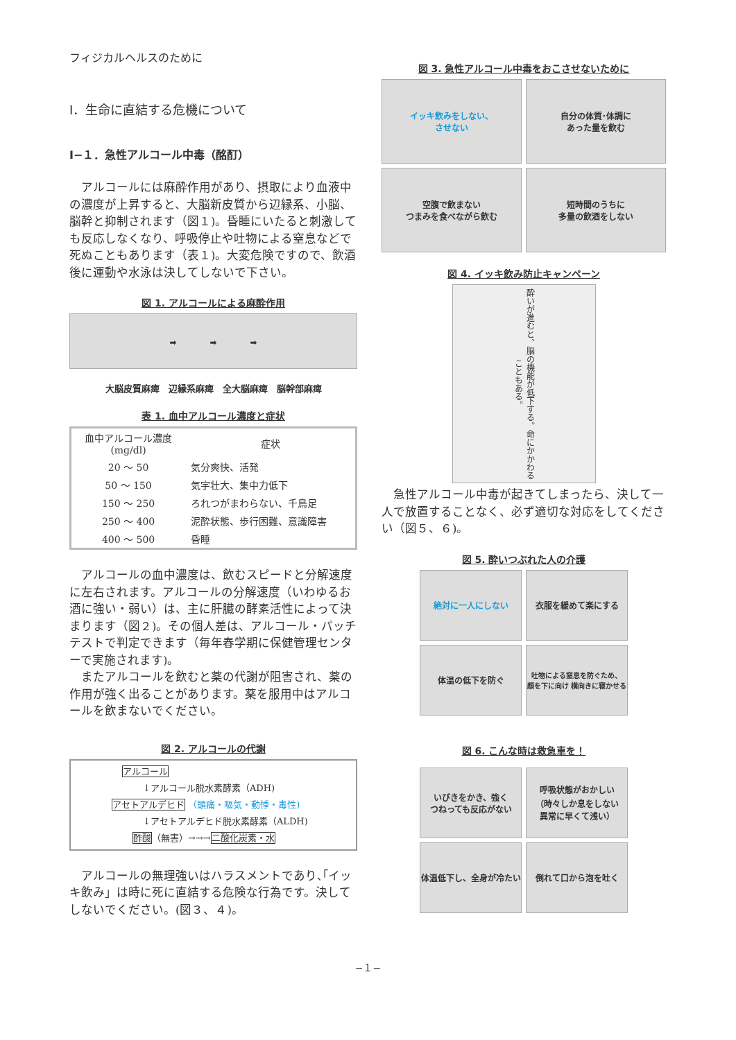フィジカルヘルスのために
Ⅰ．生命に直結する危機について
Ⅰ−１．急性アルコール中毒（酩酊）
　アルコールには麻酔作用があり、摂取により血液中の濃度が上昇すると、大脳新皮質から辺縁系、小脳、脳幹と抑制されます（図１)。昏睡にいたると刺激しても反応しなくなり、呼吸停止や吐物による窒息などで死ぬこともあります（表１)。大変危険ですので、飲酒後に運動や水泳は決してしないで下さい。
図 1. アルコールによる麻酔作用
➡　　　　➡　　　　➡
大脳皮質麻痺　辺縁系麻痺　全大脳麻痺　脳幹部麻痺
表 1. 血中アルコール濃度と症状
| 血中アルコール濃度 (mg/dl) | 症状 |
| --- | --- |
| 20 〜 50 | 気分爽快、活発 |
| 50 〜 150 | 気宇壮大、集中力低下 |
| 150 〜 250 | ろれつがまわらない、千鳥足 |
| 250 〜 400 | 泥酔状態、歩行困難、意識障害 |
| 400 〜 500 | 昏睡 |
　アルコールの血中濃度は、飲むスピードと分解速度に左右されます。アルコールの分解速度（いわゆるお酒に強い・弱い）は、主に肝臓の酵素活性によって決まります（図２)。その個人差は、アルコール・パッチテストで判定できます（毎年春学期に保健管理センターで実施されます)。
　またアルコールを飲むと薬の代謝が阻害され、薬の作用が強く出ることがあります。薬を服用中はアルコールを飲まないでください。
図 2. アルコールの代謝
アルコール
↓アルコール脱水素酵素（ADH)
アセトアルデヒド （頭痛・嘔気・動悸・毒性)
↓アセトアルデヒド脱水素酵素（ALDH)
酢酸（無害）→→→二酸化炭素・水
　アルコールの無理強いはハラスメントであり､｢イッキ飲み」は時に死に直結する危険な行為です。決してしないでください。(図３、４)。
図 3. 急性アルコール中毒をおこさせないために
イッキ飲みをしない、
させない
自分の体質･体調に
あった量を飲む
空腹で飲まない
つまみを食べながら飲む
短時間のうちに
多量の飲酒をしない
図 4. イッキ飲み防止キャンペーン
酔いが進むと、脳の機能が低下する。命にかかわることもある。
　急性アルコール中毒が起きてしまったら、決して一人で放置することなく、必ず適切な対応をしてください（図５、６)。
図 5. 酔いつぶれた人の介護
絶対に一人にしない
衣服を緩めて楽にする
体温の低下を防ぐ
吐物による窒息を防ぐため、
顔を下に向け 横向きに寝かせる
図 6. こんな時は救急車を！
いびきをかき、強く
つねっても反応がない
呼吸状態がおかしい
（時々しか息をしない
異常に早くて浅い）
体温低下し、全身が冷たい
倒れて口から泡を吐く
−１−